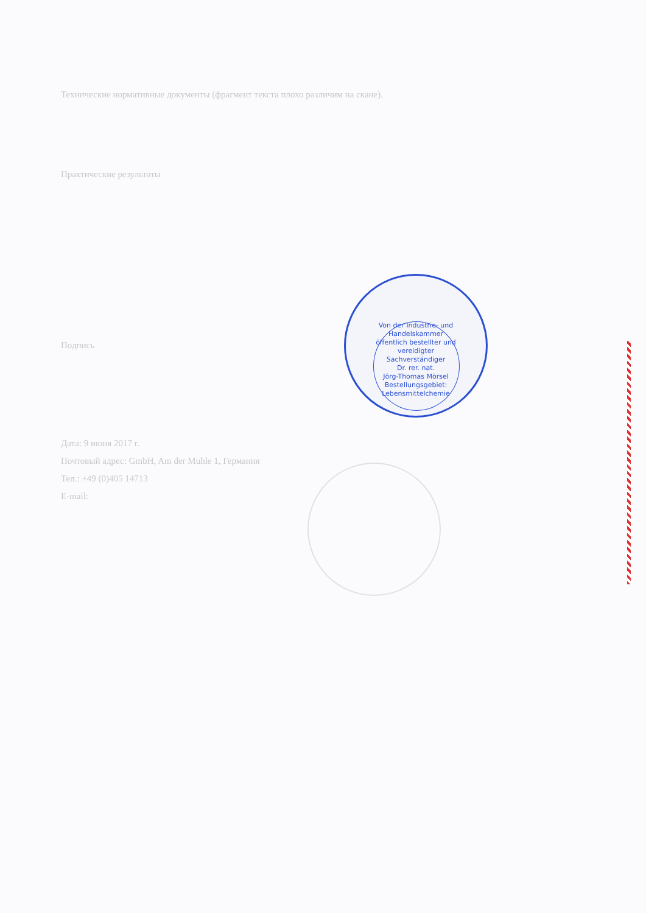Технические нормативные документы (фрагмент текста плохо различим на скане).
Практические результаты
Подпись
Дата: 9 июня 2017 г.
Почтовый адрес: GmbH, Am der Muhle 1, Германия
Тел.: +49 (0)405 14713
E-mail:
Von der Industrie- und Handelskammer öffentlich bestellter und vereidigter Sachverständiger
Dr. rer. nat.
Jörg-Thomas Mörsel
Bestellungsgebiet:
Lebensmittelchemie